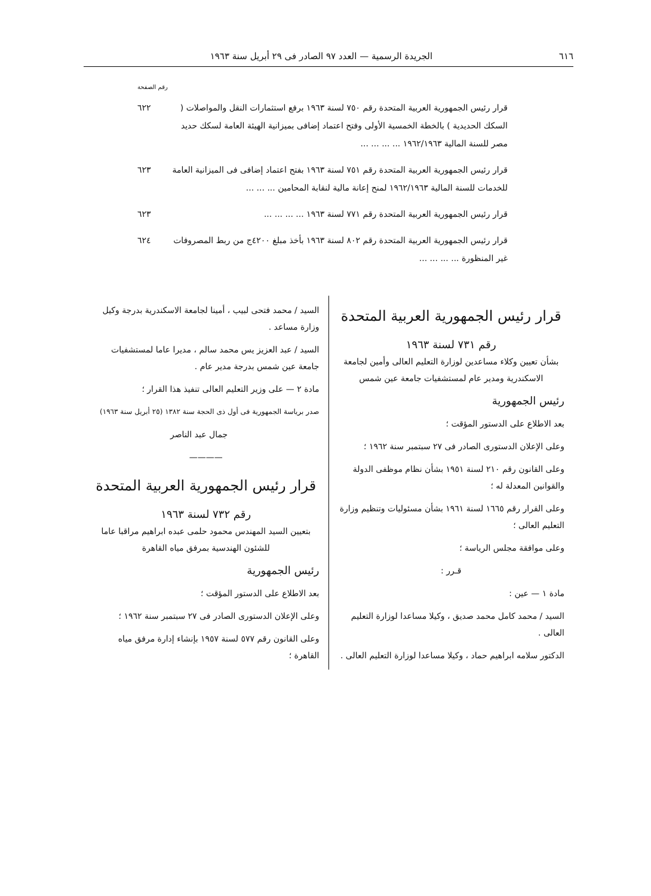٦١٦ الجريدة الرسمية — العدد ٩٧ الصادر فى ٢٩ أبريل سنة ١٩٦٣
رقم الصفحة
قرار رئيس الجمهورية العربية المتحدة رقم ٧٥٠ لسنة ١٩٦٣ برفع استثمارات النقل والمواصلات ( السكك الحديدية ) بالخطة الخمسية الأولى وفتح اعتماد إضافى بميزانية الهيئة العامة لسكك حديد مصر للسنة المالية ١٩٦٢/١٩٦٣ ... ... ... ...
٦٢٢
قرار رئيس الجمهورية العربية المتحدة رقم ٧٥١ لسنة ١٩٦٣ بفتح اعتماد إضافى فى الميزانية العامة للخدمات للسنة المالية ١٩٦٢/١٩٦٣ لمنح إعانة مالية لنقابة المحامين ... ... ...
٦٢٣
قرار رئيس الجمهورية العربية المتحدة رقم ٧٧١ لسنة ١٩٦٣ ... ... ... ...
٦٢٣
قرار رئيس الجمهورية العربية المتحدة رقم ٨٠٢ لسنة ١٩٦٣ بأخذ مبلغ ٤٢٠٠ج من ربط المصروفات غير المنظورة ... ... ... ...
٦٢٤
قرار رئيس الجمهورية العربية المتحدة
رقم ٧٣١ لسنة ١٩٦٣
بشأن تعيين وكلاء مساعدين لوزارة التعليم العالى وأمين لجامعة الاسكندرية ومدير عام لمستشفيات جامعة عين شمس
رئيس الجمهورية
بعد الاطلاع على الدستور المؤقت ؛
وعلى الإعلان الدستورى الصادر فى ٢٧ سبتمبر سنة ١٩٦٢ ؛
وعلى القانون رقم ٢١٠ لسنة ١٩٥١ بشأن نظام موظفى الدولة والقوانين المعدلة له ؛
وعلى القرار رقم ١٦٦٥ لسنة ١٩٦١ بشأن مسئوليات وتنظيم وزارة التعليم العالى ؛
وعلى موافقة مجلس الرياسة ؛
قـرر :
مادة ١ — عين :
السيد / محمد كامل محمد صديق ، وكيلا مساعدا لوزارة التعليم العالى .
الدكتور سلامه ابراهيم حماد ، وكيلا مساعدا لوزارة التعليم العالى .
السيد / محمد فتحى لبيب ، أمينا لجامعة الاسكندرية بدرجة وكيل وزارة مساعد .
السيد / عبد العزيز يس محمد سالم ، مديرا عاما لمستشفيات جامعة عين شمس بدرجة مدير عام .
مادة ٢ — على وزير التعليم العالى تنفيذ هذا القرار ؛
صدر برياسة الجمهورية فى أول ذى الحجة سنة ١٣٨٢ (٢٥ أبريل سنة ١٩٦٣)
جمال عبد الناصر
————
قرار رئيس الجمهورية العربية المتحدة
رقم ٧٣٢ لسنة ١٩٦٣
بتعيين السيد المهندس محمود حلمى عبده ابراهيم مراقبا عاما للشئون الهندسية بمرفق مياه القاهرة
رئيس الجمهورية
بعد الاطلاع على الدستور المؤقت ؛
وعلى الإعلان الدستورى الصادر فى ٢٧ سبتمبر سنة ١٩٦٢ ؛
وعلى القانون رقم ٥٧٧ لسنة ١٩٥٧ بإنشاء إدارة مرفق مياه القاهرة ؛